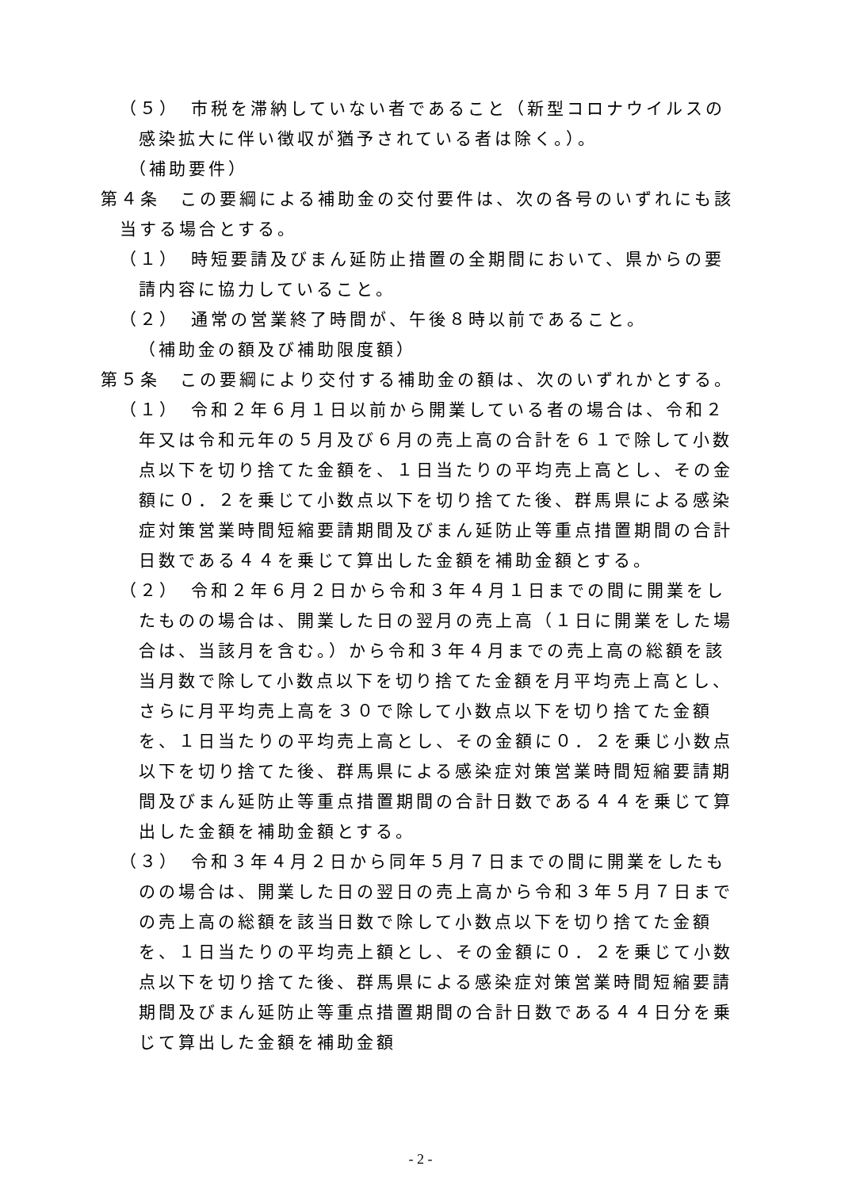（５）　市税を滞納していない者であること（新型コロナウイルスの感染拡大に伴い徴収が猶予されている者は除く。）。
（補助要件）
第４条　この要綱による補助金の交付要件は、次の各号のいずれにも該当する場合とする。
（１）　時短要請及びまん延防止措置の全期間において、県からの要請内容に協力していること。
（２）　通常の営業終了時間が、午後８時以前であること。
（補助金の額及び補助限度額）
第５条　この要綱により交付する補助金の額は、次のいずれかとする。
（１）　令和２年６月１日以前から開業している者の場合は、令和２年又は令和元年の５月及び６月の売上高の合計を６１で除して小数点以下を切り捨てた金額を、１日当たりの平均売上高とし、その金額に０．２を乗じて小数点以下を切り捨てた後、群馬県による感染症対策営業時間短縮要請期間及びまん延防止等重点措置期間の合計日数である４４を乗じて算出した金額を補助金額とする。
（２）　令和２年６月２日から令和３年４月１日までの間に開業をしたものの場合は、開業した日の翌月の売上高（１日に開業をした場合は、当該月を含む。）から令和３年４月までの売上高の総額を該当月数で除して小数点以下を切り捨てた金額を月平均売上高とし、さらに月平均売上高を３０で除して小数点以下を切り捨てた金額を、１日当たりの平均売上高とし、その金額に０．２を乗じ小数点以下を切り捨てた後、群馬県による感染症対策営業時間短縮要請期間及びまん延防止等重点措置期間の合計日数である４４を乗じて算出した金額を補助金額とする。
（３）　令和３年４月２日から同年５月７日までの間に開業をしたものの場合は、開業した日の翌日の売上高から令和３年５月７日までの売上高の総額を該当日数で除して小数点以下を切り捨てた金額を、１日当たりの平均売上額とし、その金額に０．２を乗じて小数点以下を切り捨てた後、群馬県による感染症対策営業時間短縮要請期間及びまん延防止等重点措置期間の合計日数である４４日分を乗じて算出した金額を補助金額
- 2 -